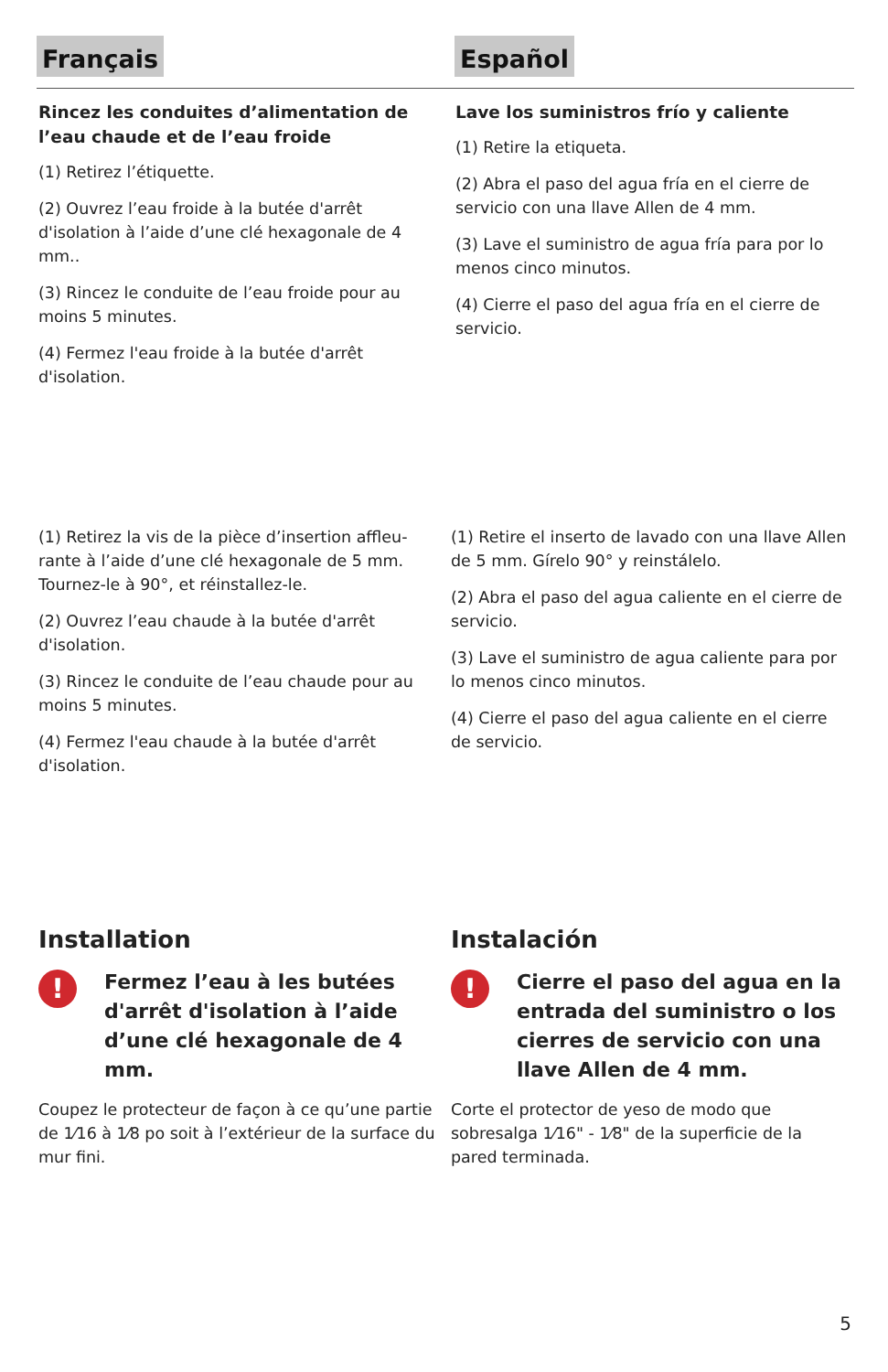Français Español
Rincez les conduites d’alimentation de l’eau chaude et de l’eau froide
(1) Retirez l’étiquette.
(2) Ouvrez l’eau froide à la butée d'arrêt d'isolation à l’aide d’une clé hexagonale de 4 mm..
(3) Rincez le conduite de l’eau froide pour au moins 5 minutes.
(4) Fermez l'eau froide à la butée d'arrêt d'isolation.
Lave los suministros frío y caliente
(1) Retire la etiqueta.
(2) Abra el paso del agua fría en el cierre de servicio con una llave Allen de 4 mm.
(3) Lave el suministro de agua fría para por lo menos cinco minutos.
(4) Cierre el paso del agua fría en el cierre de servicio.
(1) Retirez la vis de la pièce d’insertion affleu-rante à l’aide d’une clé hexagonale de 5 mm. Tournez-le à 90°, et réinstallez-le.
(2) Ouvrez l’eau chaude à la butée d'arrêt d'isolation.
(3) Rincez le conduite de l’eau chaude pour au moins 5 minutes.
(4) Fermez l'eau chaude à la butée d'arrêt d'isolation.
(1) Retire el inserto de lavado con una llave Allen de 5 mm. Gírelo 90° y reinstálelo.
(2) Abra el paso del agua caliente en el cierre de servicio.
(3) Lave el suministro de agua caliente para por lo menos cinco minutos.
(4) Cierre el paso del agua caliente en el cierre de servicio.
Installation
!
Fermez l’eau à les butées d'arrêt d'isolation à l’aide d’une clé hexagonale de 4 mm.
Coupez le protecteur de façon à ce qu’une partie de 1⁄16 à 1⁄8 po soit à l’extérieur de la surface du mur fini.
Instalación
!
Cierre el paso del agua en la entrada del suministro o los cierres de servicio con una llave Allen de 4 mm.
Corte el protector de yeso de modo que sobresalga 1⁄16" - 1⁄8" de la superficie de la pared terminada.
5